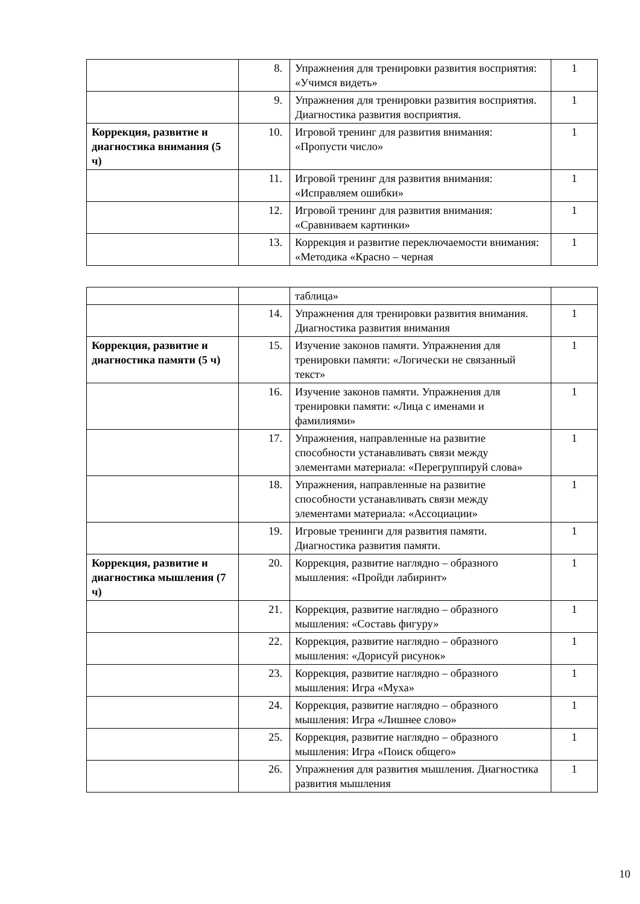| | 8. | Упражнения для тренировки развития восприятия: «Учимся видеть» | 1 |
| | 9. | Упражнения для тренировки развития восприятия. Диагностика развития восприятия. | 1 |
| Коррекция, развитие и диагностика внимания (5 ч) | 10. | Игровой тренинг для развития внимания: «Пропусти число» | 1 |
| | 11. | Игровой тренинг для развития внимания: «Исправляем ошибки» | 1 |
| | 12. | Игровой тренинг для развития внимания: «Сравниваем картинки» | 1 |
| | 13. | Коррекция и развитие переключаемости внимания: «Методика «Красно – черная | 1 |
| | | таблица» | |
| | 14. | Упражнения для тренировки развития внимания. Диагностика развития внимания | 1 |
| Коррекция, развитие и диагностика памяти (5 ч) | 15. | Изучение законов памяти. Упражнения для тренировки памяти: «Логически не связанный текст» | 1 |
| | 16. | Изучение законов памяти. Упражнения для тренировки памяти: «Лица с именами и фамилиями» | 1 |
| | 17. | Упражнения, направленные на развитие способности устанавливать связи между элементами материала: «Перегруппируй слова» | 1 |
| | 18. | Упражнения, направленные на развитие способности устанавливать связи между элементами материала: «Ассоциации» | 1 |
| | 19. | Игровые тренинги для развития памяти. Диагностика развития памяти. | 1 |
| Коррекция, развитие и диагностика мышления (7 ч) | 20. | Коррекция, развитие наглядно – образного мышления: «Пройди лабиринт» | 1 |
| | 21. | Коррекция, развитие наглядно – образного мышления: «Составь фигуру» | 1 |
| | 22. | Коррекция, развитие наглядно – образного мышления: «Дорисуй рисунок» | 1 |
| | 23. | Коррекция, развитие наглядно – образного мышления: Игра «Муха» | 1 |
| | 24. | Коррекция, развитие наглядно – образного мышления: Игра «Лишнее слово» | 1 |
| | 25. | Коррекция, развитие наглядно – образного мышления: Игра «Поиск общего» | 1 |
| | 26. | Упражнения для развития мышления. Диагностика развития мышления | 1 |
10